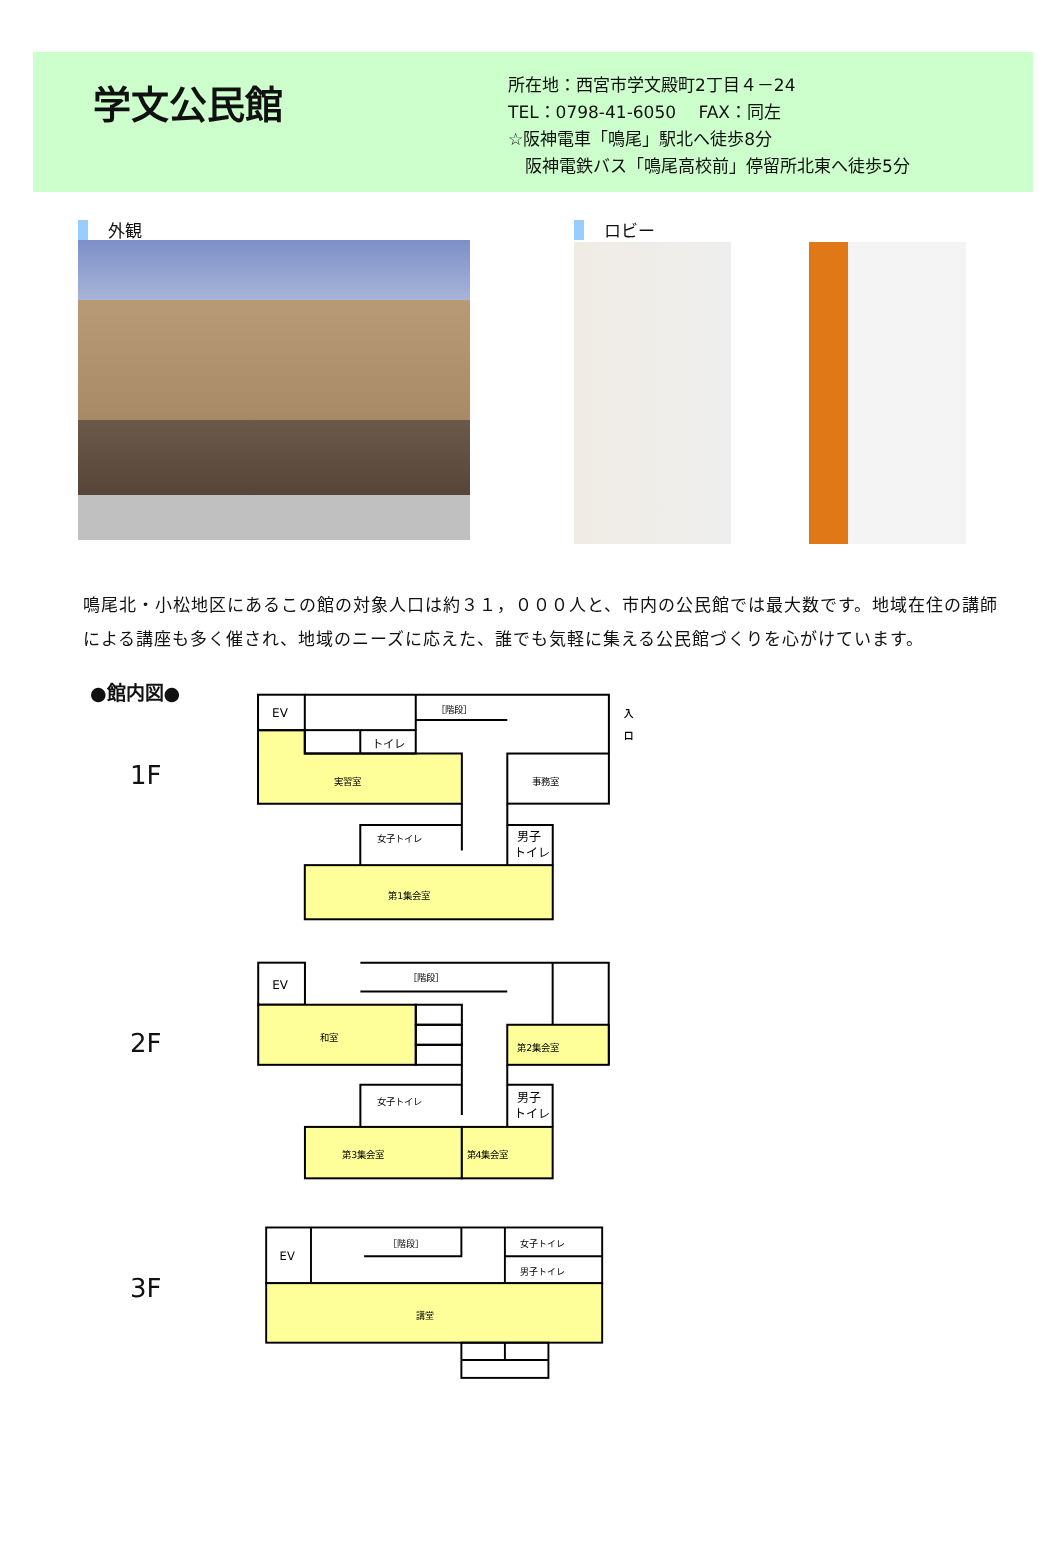学文公民館
所在地：西宮市学文殿町2丁目４－24
TEL：0798-41-6050　 FAX：同左
☆阪神電車「鳴尾」駅北へ徒歩8分
　阪神電鉄バス「鳴尾高校前」停留所北東へ徒歩5分
外観 ロビー
鳴尾北・小松地区にあるこの館の対象人口は約３１，０００人と、市内の公民館では最大数です。地域在住の講師による講座も多く催され、地域のニーズに応えた、誰でも気軽に集える公民館づくりを心がけています。
●館内図●
1F
EV
［階段］
トイレ
実習室
事務室
女子トイレ
男子
トイレ
第1集会室
入
口
2F
EV
［階段］
和室
第2集会室
女子トイレ
男子
トイレ
第3集会室
第4集会室
3F
EV
［階段］
女子トイレ
男子トイレ
講堂